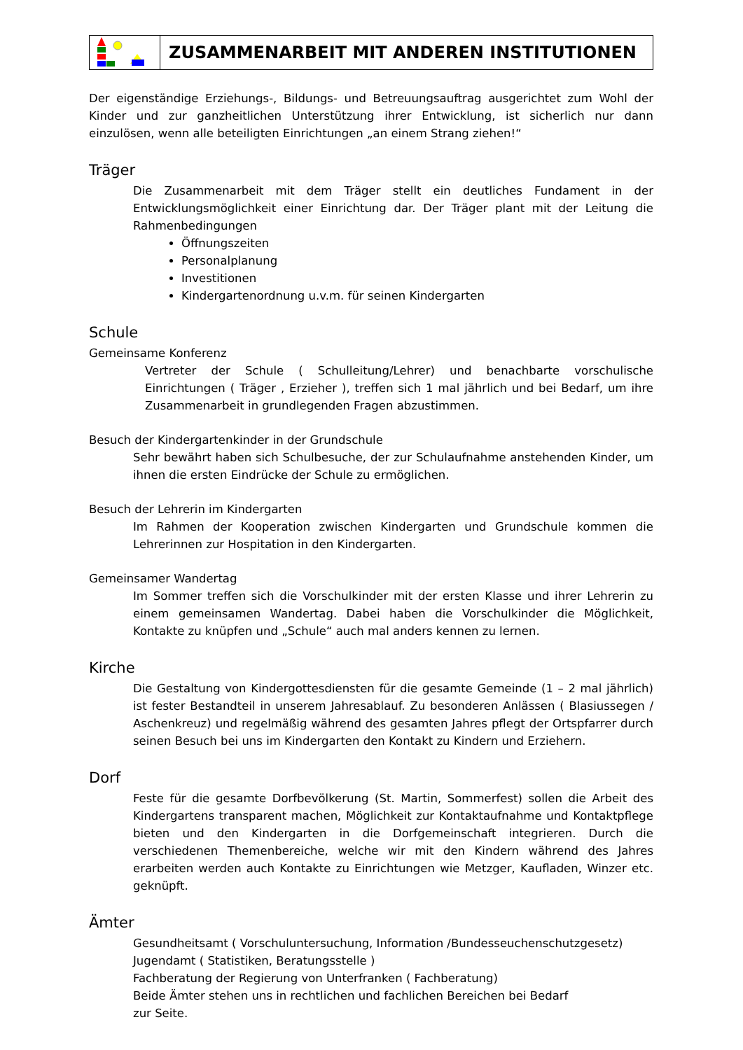ZUSAMMENARBEIT MIT ANDEREN INSTITUTIONEN
Der eigenständige Erziehungs-, Bildungs- und Betreuungsauftrag ausgerichtet zum Wohl der Kinder und zur ganzheitlichen Unterstützung ihrer Entwicklung, ist sicherlich nur dann einzulösen, wenn alle beteiligten Einrichtungen „an einem Strang ziehen!“
Träger
Die Zusammenarbeit mit dem Träger stellt ein deutliches Fundament in der Entwicklungsmöglichkeit einer Einrichtung dar. Der Träger plant mit der Leitung die Rahmenbedingungen
Öffnungszeiten
Personalplanung
Investitionen
Kindergartenordnung u.v.m. für seinen Kindergarten
Schule
Gemeinsame Konferenz
Vertreter der Schule ( Schulleitung/Lehrer) und benachbarte vorschulische Einrichtungen ( Träger , Erzieher ), treffen sich 1 mal jährlich und bei Bedarf, um ihre Zusammenarbeit in grundlegenden Fragen abzustimmen.
Besuch der Kindergartenkinder in der Grundschule
Sehr bewährt haben sich Schulbesuche, der zur Schulaufnahme anstehenden Kinder, um ihnen die ersten Eindrücke der Schule zu ermöglichen.
Besuch der Lehrerin im Kindergarten
Im Rahmen der Kooperation zwischen Kindergarten und Grundschule kommen die Lehrerinnen zur Hospitation in den Kindergarten.
Gemeinsamer Wandertag
Im Sommer treffen sich die Vorschulkinder mit der ersten Klasse und ihrer Lehrerin zu einem gemeinsamen Wandertag. Dabei haben die Vorschulkinder die Möglichkeit, Kontakte zu knüpfen und „Schule“ auch mal anders kennen zu lernen.
Kirche
Die Gestaltung von Kindergottesdiensten für die gesamte Gemeinde (1 – 2 mal jährlich) ist fester Bestandteil in unserem Jahresablauf. Zu besonderen Anlässen ( Blasiussegen / Aschenkreuz) und regelmäßig während des gesamten Jahres pflegt der Ortspfarrer durch seinen Besuch bei uns im Kindergarten den Kontakt zu Kindern und Erziehern.
Dorf
Feste für die gesamte Dorfbevölkerung (St. Martin, Sommerfest) sollen die Arbeit des Kindergartens transparent machen, Möglichkeit zur Kontaktaufnahme und Kontaktpflege bieten und den Kindergarten in die Dorfgemeinschaft integrieren. Durch die verschiedenen Themenbereiche, welche wir mit den Kindern während des Jahres erarbeiten werden auch Kontakte zu Einrichtungen wie Metzger, Kaufladen, Winzer etc. geknüpft.
Ämter
Gesundheitsamt ( Vorschuluntersuchung, Information /Bundesseuchenschutzgesetz)
Jugendamt ( Statistiken, Beratungsstelle )
Fachberatung der Regierung von Unterfranken ( Fachberatung)
Beide Ämter stehen uns in rechtlichen und fachlichen Bereichen bei Bedarf
zur Seite.